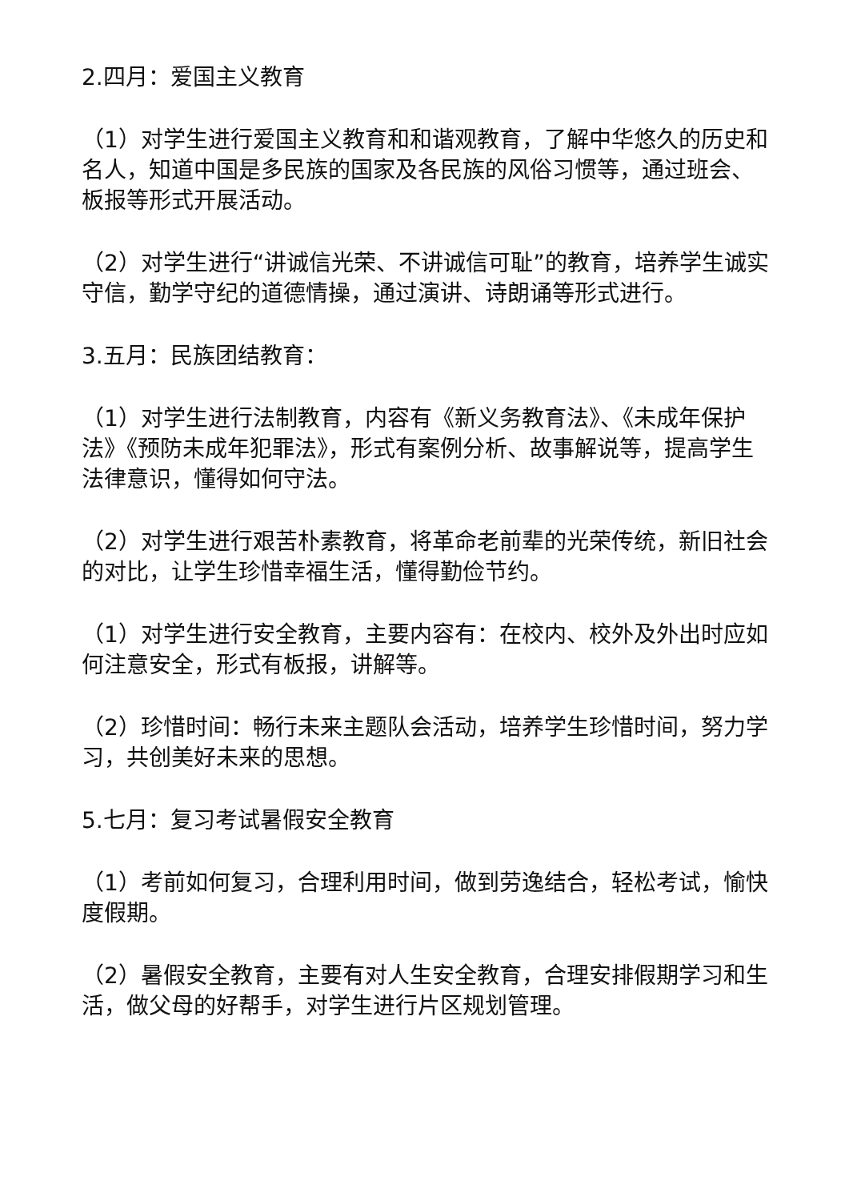2.四月：爱国主义教育
（1）对学生进行爱国主义教育和和谐观教育，了解中华悠久的历史和名人，知道中国是多民族的国家及各民族的风俗习惯等，通过班会、板报等形式开展活动。
（2）对学生进行“讲诚信光荣、不讲诚信可耻”的教育，培养学生诚实守信，勤学守纪的道德情操，通过演讲、诗朗诵等形式进行。
3.五月：民族团结教育：
（1）对学生进行法制教育，内容有《新义务教育法》、《未成年保护法》《预防未成年犯罪法》，形式有案例分析、故事解说等，提高学生法律意识，懂得如何守法。
（2）对学生进行艰苦朴素教育，将革命老前辈的光荣传统，新旧社会的对比，让学生珍惜幸福生活，懂得勤俭节约。
（1）对学生进行安全教育，主要内容有：在校内、校外及外出时应如何注意安全，形式有板报，讲解等。
（2）珍惜时间：畅行未来主题队会活动，培养学生珍惜时间，努力学习，共创美好未来的思想。
5.七月：复习考试暑假安全教育
（1）考前如何复习，合理利用时间，做到劳逸结合，轻松考试，愉快度假期。
（2）暑假安全教育，主要有对人生安全教育，合理安排假期学习和生活，做父母的好帮手，对学生进行片区规划管理。